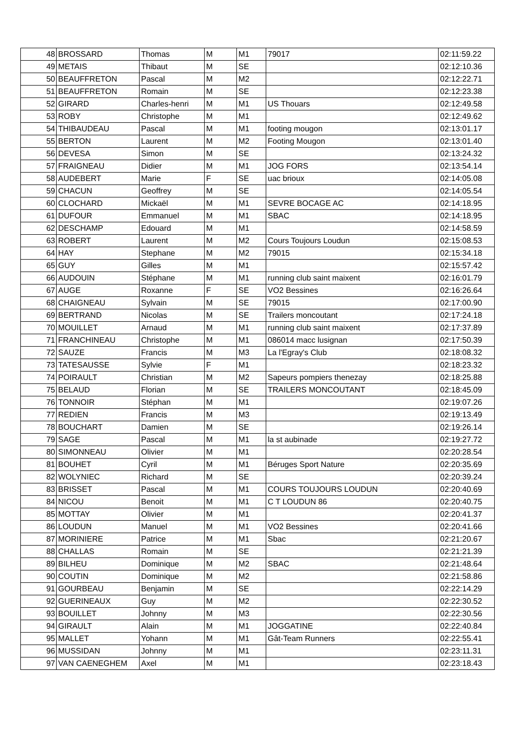| 48 | BROSSARD | Thomas | M | M1 | 79017 | 02:11:59.22 |
| 49 | METAIS | Thibaut | M | SE | | 02:12:10.36 |
| 50 | BEAUFFRETON | Pascal | M | M2 | | 02:12:22.71 |
| 51 | BEAUFFRETON | Romain | M | SE | | 02:12:23.38 |
| 52 | GIRARD | Charles-henri | M | M1 | US Thouars | 02:12:49.58 |
| 53 | ROBY | Christophe | M | M1 | | 02:12:49.62 |
| 54 | THIBAUDEAU | Pascal | M | M1 | footing mougon | 02:13:01.17 |
| 55 | BERTON | Laurent | M | M2 | Footing Mougon | 02:13:01.40 |
| 56 | DEVESA | Simon | M | SE | | 02:13:24.32 |
| 57 | FRAIGNEAU | Didier | M | M1 | JOG FORS | 02:13:54.14 |
| 58 | AUDEBERT | Marie | F | SE | uac brioux | 02:14:05.08 |
| 59 | CHACUN | Geoffrey | M | SE | | 02:14:05.54 |
| 60 | CLOCHARD | Mickaël | M | M1 | SEVRE BOCAGE AC | 02:14:18.95 |
| 61 | DUFOUR | Emmanuel | M | M1 | SBAC | 02:14:18.95 |
| 62 | DESCHAMP | Edouard | M | M1 | | 02:14:58.59 |
| 63 | ROBERT | Laurent | M | M2 | Cours Toujours Loudun | 02:15:08.53 |
| 64 | HAY | Stephane | M | M2 | 79015 | 02:15:34.18 |
| 65 | GUY | Gilles | M | M1 | | 02:15:57.42 |
| 66 | AUDOUIN | Stéphane | M | M1 | running club saint maixent | 02:16:01.79 |
| 67 | AUGE | Roxanne | F | SE | VO2 Bessines | 02:16:26.64 |
| 68 | CHAIGNEAU | Sylvain | M | SE | 79015 | 02:17:00.90 |
| 69 | BERTRAND | Nicolas | M | SE | Trailers moncoutant | 02:17:24.18 |
| 70 | MOUILLET | Arnaud | M | M1 | running club saint maixent | 02:17:37.89 |
| 71 | FRANCHINEAU | Christophe | M | M1 | 086014 macc lusignan | 02:17:50.39 |
| 72 | SAUZE | Francis | M | M3 | La l'Egray's Club | 02:18:08.32 |
| 73 | TATESAUSSE | Sylvie | F | M1 | | 02:18:23.32 |
| 74 | POIRAULT | Christian | M | M2 | Sapeurs pompiers thenezay | 02:18:25.88 |
| 75 | BELAUD | Florian | M | SE | TRAILERS MONCOUTANT | 02:18:45.09 |
| 76 | TONNOIR | Stéphan | M | M1 | | 02:19:07.26 |
| 77 | REDIEN | Francis | M | M3 | | 02:19:13.49 |
| 78 | BOUCHART | Damien | M | SE | | 02:19:26.14 |
| 79 | SAGE | Pascal | M | M1 | la st aubinade | 02:19:27.72 |
| 80 | SIMONNEAU | Olivier | M | M1 | | 02:20:28.54 |
| 81 | BOUHET | Cyril | M | M1 | Béruges Sport Nature | 02:20:35.69 |
| 82 | WOLYNIEC | Richard | M | SE | | 02:20:39.24 |
| 83 | BRISSET | Pascal | M | M1 | COURS TOUJOURS LOUDUN | 02:20:40.69 |
| 84 | NICOU | Benoit | M | M1 | C T LOUDUN 86 | 02:20:40.75 |
| 85 | MOTTAY | Olivier | M | M1 | | 02:20:41.37 |
| 86 | LOUDUN | Manuel | M | M1 | VO2 Bessines | 02:20:41.66 |
| 87 | MORINIERE | Patrice | M | M1 | Sbac | 02:21:20.67 |
| 88 | CHALLAS | Romain | M | SE | | 02:21:21.39 |
| 89 | BILHEU | Dominique | M | M2 | SBAC | 02:21:48.64 |
| 90 | COUTIN | Dominique | M | M2 | | 02:21:58.86 |
| 91 | GOURBEAU | Benjamin | M | SE | | 02:22:14.29 |
| 92 | GUERINEAUX | Guy | M | M2 | | 02:22:30.52 |
| 93 | BOUILLET | Johnny | M | M3 | | 02:22:30.56 |
| 94 | GIRAULT | Alain | M | M1 | JOGGATINE | 02:22:40.84 |
| 95 | MALLET | Yohann | M | M1 | Gât-Team Runners | 02:22:55.41 |
| 96 | MUSSIDAN | Johnny | M | M1 | | 02:23:11.31 |
| 97 | VAN CAENEGHEM | Axel | M | M1 | | 02:23:18.43 |